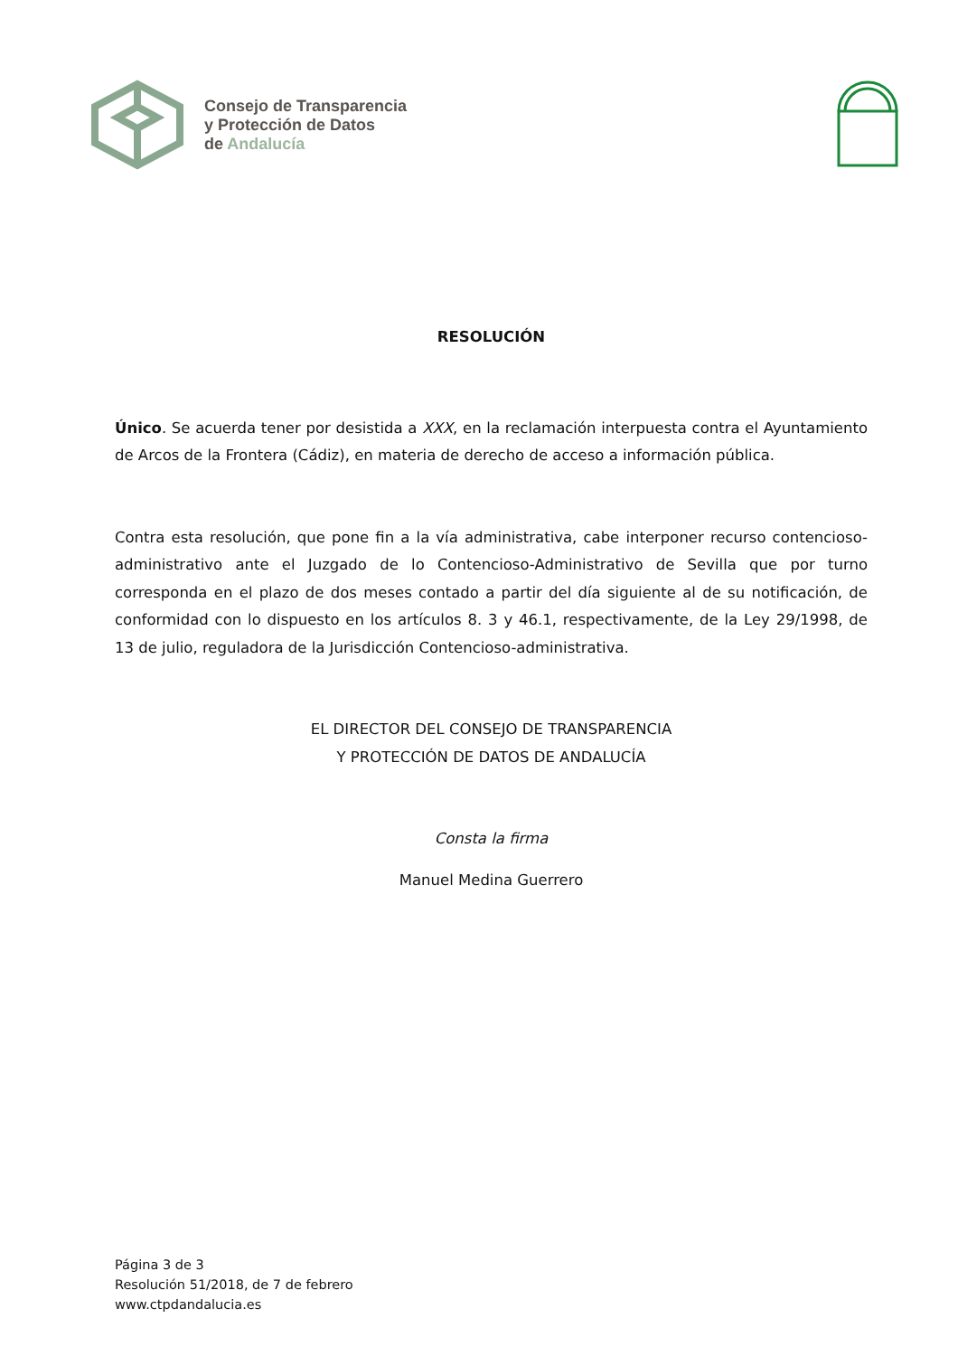Consejo de Transparencia
y Protección de Datos
de Andalucía
RESOLUCIÓN
Único. Se acuerda tener por desistida a XXX, en la reclamación interpuesta contra el Ayuntamiento de Arcos de la Frontera (Cádiz), en materia de derecho de acceso a información pública.
Contra esta resolución, que pone fin a la vía administrativa, cabe interponer recurso contencioso-administrativo ante el Juzgado de lo Contencioso-Administrativo de Sevilla que por turno corresponda en el plazo de dos meses contado a partir del día siguiente al de su notificación, de conformidad con lo dispuesto en los artículos 8. 3 y 46.1, respectivamente, de la Ley 29/1998, de 13 de julio, reguladora de la Jurisdicción Contencioso-administrativa.
EL DIRECTOR DEL CONSEJO DE TRANSPARENCIA
Y PROTECCIÓN DE DATOS DE ANDALUCÍA
Consta la firma
Manuel Medina Guerrero
Página 3 de 3
Resolución 51/2018, de 7 de febrero
www.ctpdandalucia.es